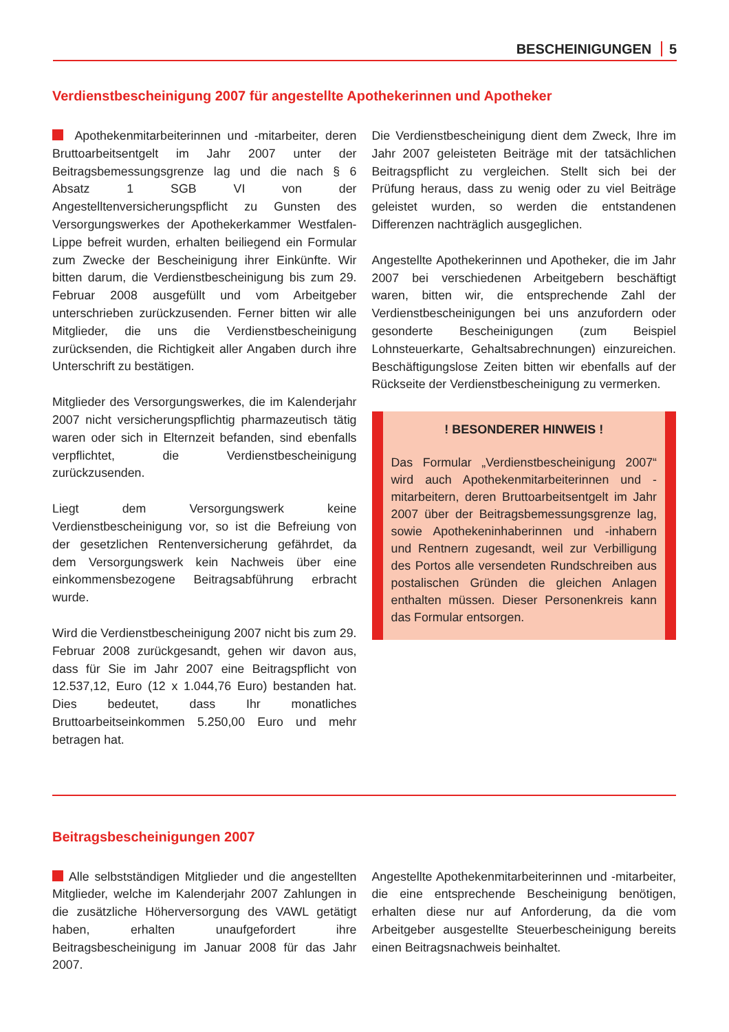BESCHEINIGUNGEN 5
Verdienstbescheinigung 2007 für angestellte Apothekerinnen und Apotheker
Apothekenmitarbeiterinnen und -mitarbeiter, deren Bruttoarbeitsentgelt im Jahr 2007 unter der Beitragsbemessungsgrenze lag und die nach § 6 Absatz 1 SGB VI von der Angestelltenversicherungspflicht zu Gunsten des Versorgungswerkes der Apothekerkammer Westfalen-Lippe befreit wurden, erhalten beiliegend ein Formular zum Zwecke der Bescheinigung ihrer Einkünfte. Wir bitten darum, die Verdienstbescheinigung bis zum 29. Februar 2008 ausgefüllt und vom Arbeitgeber unterschrieben zurückzusenden. Ferner bitten wir alle Mitglieder, die uns die Verdienstbescheinigung zurücksenden, die Richtigkeit aller Angaben durch ihre Unterschrift zu bestätigen.
Mitglieder des Versorgungswerkes, die im Kalenderjahr 2007 nicht versicherungspflichtig pharmazeutisch tätig waren oder sich in Elternzeit befanden, sind ebenfalls verpflichtet, die Verdienstbescheinigung zurückzusenden.
Liegt dem Versorgungswerk keine Verdienstbescheinigung vor, so ist die Befreiung von der gesetzlichen Rentenversicherung gefährdet, da dem Versorgungswerk kein Nachweis über eine einkommensbezogene Beitragsabführung erbracht wurde.
Wird die Verdienstbescheinigung 2007 nicht bis zum 29. Februar 2008 zurückgesandt, gehen wir davon aus, dass für Sie im Jahr 2007 eine Beitragspflicht von 12.537,12, Euro (12 x 1.044,76 Euro) bestanden hat. Dies bedeutet, dass Ihr monatliches Bruttoarbeitseinkommen 5.250,00 Euro und mehr betragen hat.
Die Verdienstbescheinigung dient dem Zweck, Ihre im Jahr 2007 geleisteten Beiträge mit der tatsächlichen Beitragspflicht zu vergleichen. Stellt sich bei der Prüfung heraus, dass zu wenig oder zu viel Beiträge geleistet wurden, so werden die entstandenen Differenzen nachträglich ausgeglichen.
Angestellte Apothekerinnen und Apotheker, die im Jahr 2007 bei verschiedenen Arbeitgebern beschäftigt waren, bitten wir, die entsprechende Zahl der Verdienstbescheinigungen bei uns anzufordern oder gesonderte Bescheinigungen (zum Beispiel Lohnsteuerkarte, Gehaltsabrechnungen) einzureichen. Beschäftigungslose Zeiten bitten wir ebenfalls auf der Rückseite der Verdienstbescheinigung zu vermerken.
! BESONDERER HINWEIS !
Das Formular „Verdienstbescheinigung 2007“ wird auch Apothekenmitarbeiterinnen und -mitarbeitern, deren Bruttoarbeitsentgelt im Jahr 2007 über der Beitragsbemessungsgrenze lag, sowie Apothekeninhaberinnen und -inhabern und Rentnern zugesandt, weil zur Verbilligung des Portos alle versendeten Rundschreiben aus postalischen Gründen die gleichen Anlagen enthalten müssen. Dieser Personenkreis kann das Formular entsorgen.
Beitragsbescheinigungen 2007
Alle selbstständigen Mitglieder und die angestellten Mitglieder, welche im Kalenderjahr 2007 Zahlungen in die zusätzliche Höherversorgung des VAWL getätigt haben, erhalten unaufgefordert ihre Beitragsbescheinigung im Januar 2008 für das Jahr 2007.
Angestellte Apothekenmitarbeiterinnen und -mitarbeiter, die eine entsprechende Bescheinigung benötigen, erhalten diese nur auf Anforderung, da die vom Arbeitgeber ausgestellte Steuerbescheinigung bereits einen Beitragsnachweis beinhaltet.